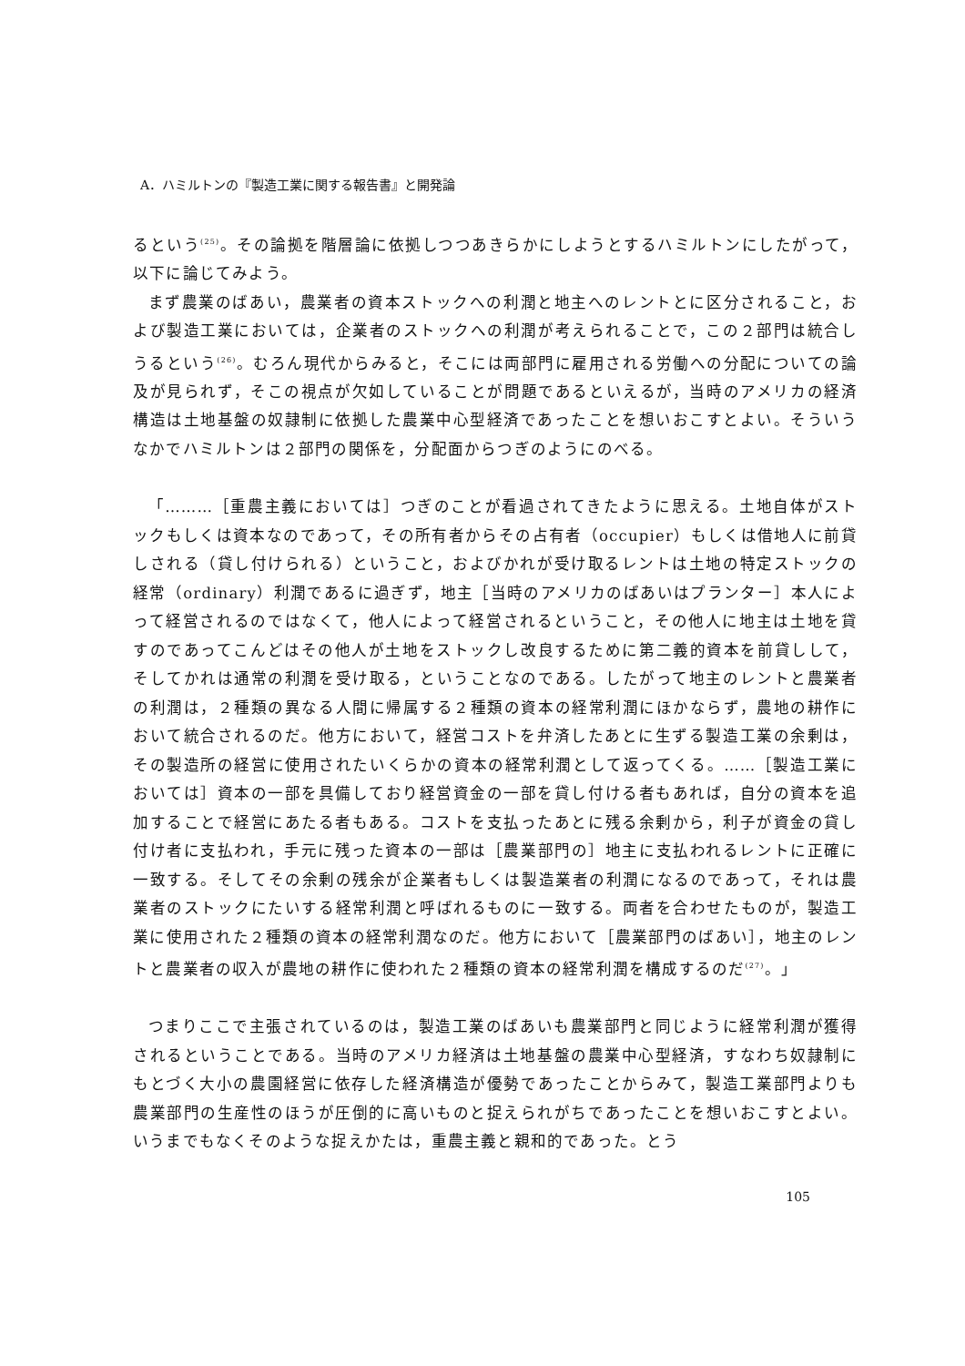A．ハミルトンの『製造工業に関する報告書』と開発論
るという<sup>(25)</sup>。その論拠を階層論に依拠しつつあきらかにしようとするハミルトンにしたがって，以下に論じてみよう。
まず農業のばあい，農業者の資本ストックへの利潤と地主へのレントとに区分されること，および製造工業においては，企業者のストックへの利潤が考えられることで，この２部門は統合しうるという<sup>(26)</sup>。むろん現代からみると，そこには両部門に雇用される労働への分配についての論及が見られず，そこの視点が欠如していることが問題であるといえるが，当時のアメリカの経済構造は土地基盤の奴隷制に依拠した農業中心型経済であったことを想いおこすとよい。そういうなかでハミルトンは２部門の関係を，分配面からつぎのようにのべる。
「………［重農主義においては］つぎのことが看過されてきたように思える。土地自体がストックもしくは資本なのであって，その所有者からその占有者（occupier）もしくは借地人に前貸しされる（貸し付けられる）ということ，およびかれが受け取るレントは土地の特定ストックの経常（ordinary）利潤であるに過ぎず，地主［当時のアメリカのばあいはプランター］本人によって経営されるのではなくて，他人によって経営されるということ，その他人に地主は土地を貸すのであってこんどはその他人が土地をストックし改良するために第二義的資本を前貸しして，そしてかれは通常の利潤を受け取る，ということなのである。したがって地主のレントと農業者の利潤は，２種類の異なる人間に帰属する２種類の資本の経常利潤にほかならず，農地の耕作において統合されるのだ。他方において，経営コストを弁済したあとに生ずる製造工業の余剰は，その製造所の経営に使用されたいくらかの資本の経常利潤として返ってくる。……［製造工業においては］資本の一部を具備しており経営資金の一部を貸し付ける者もあれば，自分の資本を追加することで経営にあたる者もある。コストを支払ったあとに残る余剰から，利子が資金の貸し付け者に支払われ，手元に残った資本の一部は［農業部門の］地主に支払われるレントに正確に一致する。そしてその余剰の残余が企業者もしくは製造業者の利潤になるのであって，それは農業者のストックにたいする経常利潤と呼ばれるものに一致する。両者を合わせたものが，製造工業に使用された２種類の資本の経常利潤なのだ。他方において［農業部門のばあい］，地主のレントと農業者の収入が農地の耕作に使われた２種類の資本の経常利潤を構成するのだ<sup>(27)</sup>。」
つまりここで主張されているのは，製造工業のばあいも農業部門と同じように経常利潤が獲得されるということである。当時のアメリカ経済は土地基盤の農業中心型経済，すなわち奴隷制にもとづく大小の農園経営に依存した経済構造が優勢であったことからみて，製造工業部門よりも農業部門の生産性のほうが圧倒的に高いものと捉えられがちであったことを想いおこすとよい。いうまでもなくそのような捉えかたは，重農主義と親和的であった。とう
105